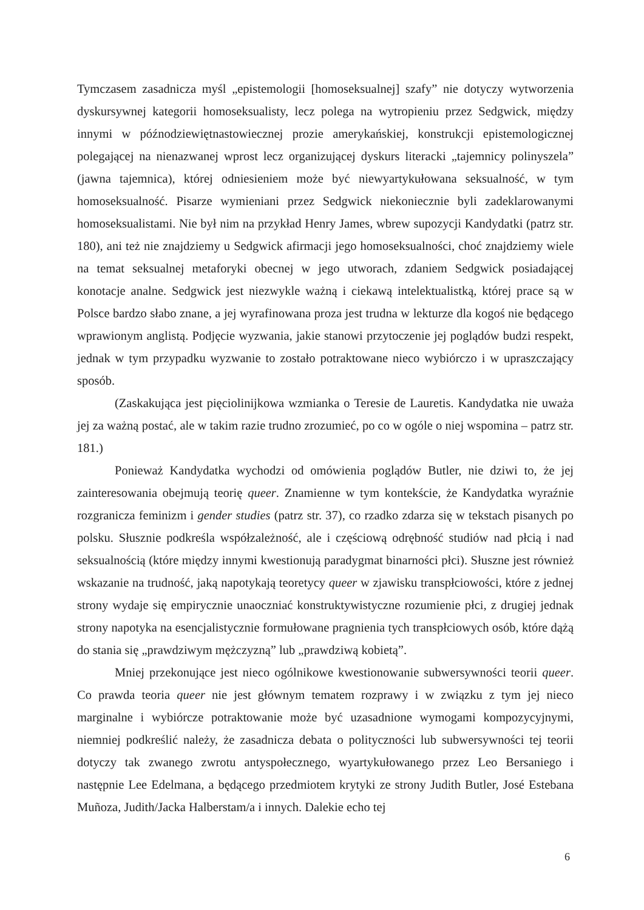Tymczasem zasadnicza myśl „epistemologii [homoseksualnej] szafy” nie dotyczy wytworzenia dyskursywnej kategorii homoseksualisty, lecz polega na wytropieniu przez Sedgwick, między innymi w późnodziewiętnastowiecznej prozie amerykańskiej, konstrukcji epistemologicznej polegającej na nienazwanej wprost lecz organizującej dyskurs literacki „tajemnicy polinyszela” (jawna tajemnica), której odniesieniem może być niewyartykułowana seksualność, w tym homoseksualność. Pisarze wymieniani przez Sedgwick niekoniecznie byli zadeklarowanymi homoseksualistami. Nie był nim na przykład Henry James, wbrew supozycji Kandydatki (patrz str. 180), ani też nie znajdziemy u Sedgwick afirmacji jego homoseksualności, choć znajdziemy wiele na temat seksualnej metaforyki obecnej w jego utworach, zdaniem Sedgwick posiadającej konotacje analne. Sedgwick jest niezwykle ważną i ciekawą intelektualistką, której prace są w Polsce bardzo słabo znane, a jej wyrafinowana proza jest trudna w lekturze dla kogoś nie będącego wprawionym anglistą. Podjęcie wyzwania, jakie stanowi przytoczenie jej poglądów budzi respekt, jednak w tym przypadku wyzwanie to zostało potraktowane nieco wybiórczo i w upraszczający sposób.
(Zaskakująca jest pięciolinijkowa wzmianka o Teresie de Lauretis. Kandydatka nie uważa jej za ważną postać, ale w takim razie trudno zrozumieć, po co w ogóle o niej wspomina – patrz str. 181.)
Ponieważ Kandydatka wychodzi od omówienia poglądów Butler, nie dziwi to, że jej zainteresowania obejmują teorię queer. Znamienne w tym kontekście, że Kandydatka wyraźnie rozgranicza feminizm i gender studies (patrz str. 37), co rzadko zdarza się w tekstach pisanych po polsku. Słusznie podkreśla współzależność, ale i częściową odrębność studiów nad płcią i nad seksualnością (które między innymi kwestionują paradygmat binarności płci). Słuszne jest również wskazanie na trudność, jaką napotykają teoretycy queer w zjawisku transpłciowości, które z jednej strony wydaje się empirycznie unaoczniać konstruktywistyczne rozumienie płci, z drugiej jednak strony napotyka na esencjalistycznie formułowane pragnienia tych transpłciowych osób, które dążą do stania się „prawdziwym mężczyzną” lub „prawdziwą kobietą”.
Mniej przekonujące jest nieco ogólnikowe kwestionowanie subwersywności teorii queer. Co prawda teoria queer nie jest głównym tematem rozprawy i w związku z tym jej nieco marginalne i wybiórcze potraktowanie może być uzasadnione wymogami kompozycyjnymi, niemniej podkreślić należy, że zasadnicza debata o polityczności lub subwersywności tej teorii dotyczy tak zwanego zwrotu antyspołecznego, wyartykułowanego przez Leo Bersaniego i następnie Lee Edelmana, a będącego przedmiotem krytyki ze strony Judith Butler, José Estebana Muñoza, Judith/Jacka Halberstam/a i innych. Dalekie echo tej
6